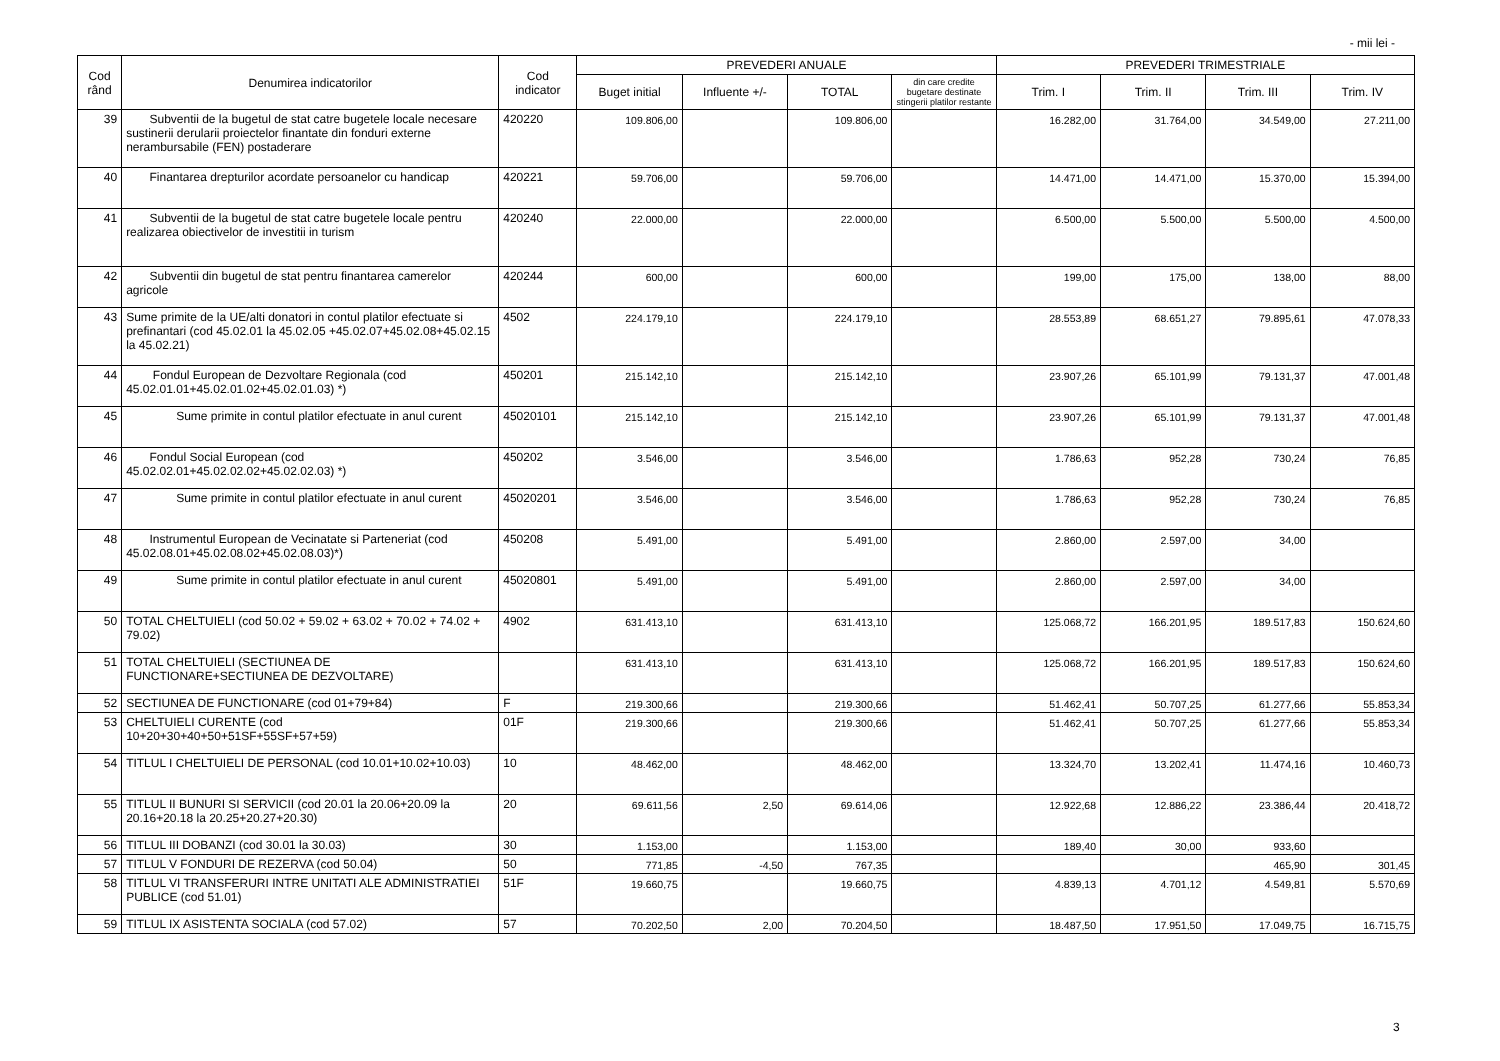- mii lei -
| Cod rând | Denumirea indicatorilor | Cod indicator | PREVEDERI ANUALE | | | | PREVEDERI TRIMESTRIALE | | | |
| --- | --- | --- | --- | --- | --- | --- | --- | --- | --- | --- |
| | | | Buget initial | Influente +/- | TOTAL | din care credite bugetare destinate stingerii platilor restante | Trim. I | Trim. II | Trim. III | Trim. IV |
| 39 | Subventii de la bugetul de stat catre bugetele locale necesare sustinerii derularii proiectelor finantate din fonduri externe nerambursabile (FEN) postaderare | 420220 | 109.806,00 | | 109.806,00 | | 16.282,00 | 31.764,00 | 34.549,00 | 27.211,00 |
| 40 | Finantarea drepturilor acordate persoanelor cu handicap | 420221 | 59.706,00 | | 59.706,00 | | 14.471,00 | 14.471,00 | 15.370,00 | 15.394,00 |
| 41 | Subventii de la bugetul de stat catre bugetele locale pentru realizarea obiectivelor de investitii in turism | 420240 | 22.000,00 | | 22.000,00 | | 6.500,00 | 5.500,00 | 5.500,00 | 4.500,00 |
| 42 | Subventii din bugetul de stat pentru finantarea camerelor agricole | 420244 | 600,00 | | 600,00 | | 199,00 | 175,00 | 138,00 | 88,00 |
| 43 | Sume primite de la UE/alti donatori in contul platilor efectuate si prefinantari (cod 45.02.01 la 45.02.05 +45.02.07+45.02.08+45.02.15 la 45.02.21) | 4502 | 224.179,10 | | 224.179,10 | | 28.553,89 | 68.651,27 | 79.895,61 | 47.078,33 |
| 44 | Fondul European de Dezvoltare Regionala (cod 45.02.01.01+45.02.01.02+45.02.01.03) *) | 450201 | 215.142,10 | | 215.142,10 | | 23.907,26 | 65.101,99 | 79.131,37 | 47.001,48 |
| 45 | Sume primite in contul platilor efectuate in anul curent | 45020101 | 215.142,10 | | 215.142,10 | | 23.907,26 | 65.101,99 | 79.131,37 | 47.001,48 |
| 46 | Fondul Social European (cod 45.02.02.01+45.02.02.02+45.02.02.03) *) | 450202 | 3.546,00 | | 3.546,00 | | 1.786,63 | 952,28 | 730,24 | 76,85 |
| 47 | Sume primite in contul platilor efectuate in anul curent | 45020201 | 3.546,00 | | 3.546,00 | | 1.786,63 | 952,28 | 730,24 | 76,85 |
| 48 | Instrumentul European de Vecinatate si Parteneriat (cod 45.02.08.01+45.02.08.02+45.02.08.03)*) | 450208 | 5.491,00 | | 5.491,00 | | 2.860,00 | 2.597,00 | 34,00 | |
| 49 | Sume primite in contul platilor efectuate in anul curent | 45020801 | 5.491,00 | | 5.491,00 | | 2.860,00 | 2.597,00 | 34,00 | |
| 50 | TOTAL CHELTUIELI (cod 50.02 + 59.02 + 63.02 + 70.02 + 74.02 + 79.02) | 4902 | 631.413,10 | | 631.413,10 | | 125.068,72 | 166.201,95 | 189.517,83 | 150.624,60 |
| 51 | TOTAL CHELTUIELI (SECTIUNEA DE FUNCTIONARE+SECTIUNEA DE DEZVOLTARE) | | 631.413,10 | | 631.413,10 | | 125.068,72 | 166.201,95 | 189.517,83 | 150.624,60 |
| 52 | SECTIUNEA DE FUNCTIONARE (cod 01+79+84) | F | 219.300,66 | | 219.300,66 | | 51.462,41 | 50.707,25 | 61.277,66 | 55.853,34 |
| 53 | CHELTUIELI CURENTE (cod 10+20+30+40+50+51SF+55SF+57+59) | 01F | 219.300,66 | | 219.300,66 | | 51.462,41 | 50.707,25 | 61.277,66 | 55.853,34 |
| 54 | TITLUL I CHELTUIELI DE PERSONAL (cod 10.01+10.02+10.03) | 10 | 48.462,00 | | 48.462,00 | | 13.324,70 | 13.202,41 | 11.474,16 | 10.460,73 |
| 55 | TITLUL II BUNURI SI SERVICII (cod 20.01 la 20.06+20.09 la 20.16+20.18 la 20.25+20.27+20.30) | 20 | 69.611,56 | 2,50 | 69.614,06 | | 12.922,68 | 12.886,22 | 23.386,44 | 20.418,72 |
| 56 | TITLUL III DOBANZI (cod 30.01 la 30.03) | 30 | 1.153,00 | | 1.153,00 | | 189,40 | 30,00 | 933,60 | |
| 57 | TITLUL V FONDURI DE REZERVA (cod 50.04) | 50 | 771,85 | -4,50 | 767,35 | | | | 465,90 | 301,45 |
| 58 | TITLUL VI TRANSFERURI INTRE UNITATI ALE ADMINISTRATIEI PUBLICE (cod 51.01) | 51F | 19.660,75 | | 19.660,75 | | 4.839,13 | 4.701,12 | 4.549,81 | 5.570,69 |
| 59 | TITLUL IX ASISTENTA SOCIALA (cod 57.02) | 57 | 70.202,50 | 2,00 | 70.204,50 | | 18.487,50 | 17.951,50 | 17.049,75 | 16.715,75 |
3